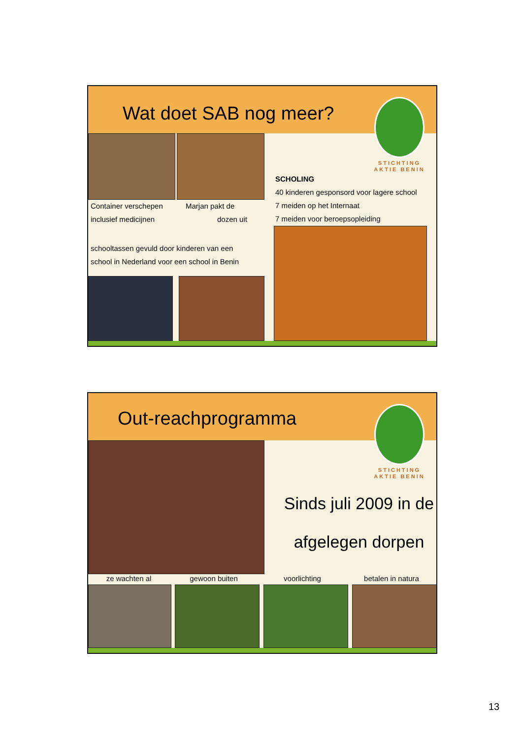Wat doet SAB nog meer?
STICHTING
AKTIE BENIN
Container verschepen
inclusief medicijnen
Marjan pakt de
dozen uit
SCHOLING
40 kinderen gesponsord voor lagere school
7 meiden op het Internaat
7 meiden voor beroepsopleiding
schooltassen gevuld door kinderen van een
school in Nederland voor een school in Benin
Out-reachprogramma
STICHTING
AKTIE BENIN
Sinds juli 2009 in de
afgelegen dorpen
ze wachten al gewoon buiten voorlichting betalen in natura
13